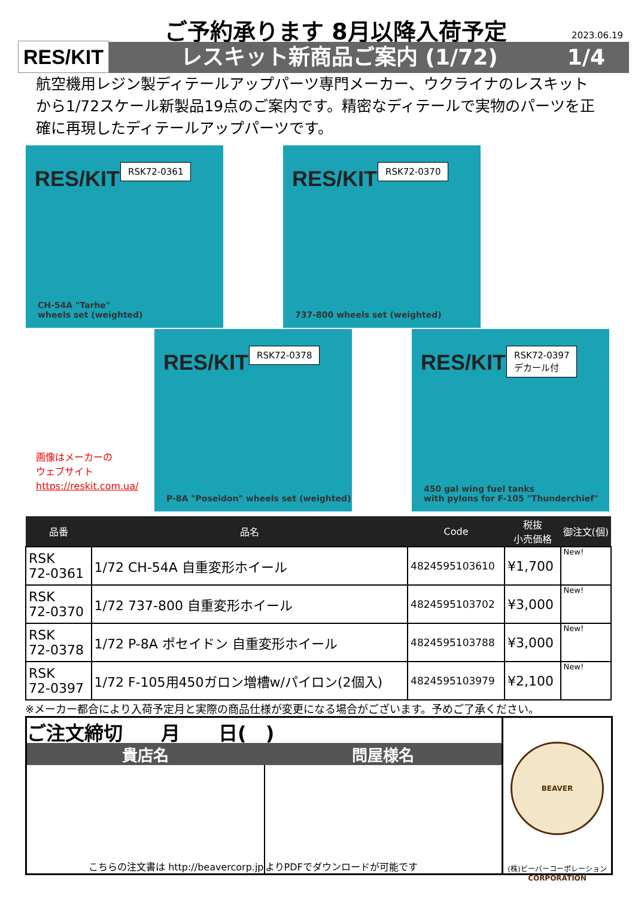RES/KIT
ご予約承ります 8月以降入荷予定 2023.06.19
レスキット新商品ご案内 (1/72) 1/4
航空機用レジン製ディテールアップパーツ専門メーカー、ウクライナのレスキットから1/72スケール新製品19点のご案内です。精密なディテールで実物のパーツを正確に再現したディテールアップパーツです。
RES/KIT RSK72-0361
CH-54A "Tarhe"
wheels set (weighted)
RES/KIT RSK72-0370
737-800 wheels set (weighted)
RES/KIT RSK72-0378
P-8A "Poseidon" wheels set (weighted)
RES/KIT
RSK72-0397
デカール付
450 gal wing fuel tanks
with pylons for F-105 "Thunderchief"
画像はメーカーの
ウェブサイト
https://reskit.com.ua/
| 品番 | 品名 | Code | 税抜 小売価格 | 御注文(個) |
| --- | --- | --- | --- | --- |
| RSK 72-0361 | 1/72 CH-54A 自重変形ホイール | 4824595103610 | ¥1,700 | New! |
| RSK 72-0370 | 1/72 737-800 自重変形ホイール | 4824595103702 | ¥3,000 | New! |
| RSK 72-0378 | 1/72 P-8A ポセイドン 自重変形ホイール | 4824595103788 | ¥3,000 | New! |
| RSK 72-0397 | 1/72 F-105用450ガロン増槽w/パイロン(2個入) | 4824595103979 | ¥2,100 | New! |
※メーカー都合により入荷予定月と実際の商品仕様が変更になる場合がございます。予めご了承ください。
ご注文締切　　月　　日(　)
貴店名 問屋様名
こちらの注文書は http://beavercorp.jp よりPDFでダウンロードが可能です
BEAVER CORPORATION
(株)ビーバーコーポレーション